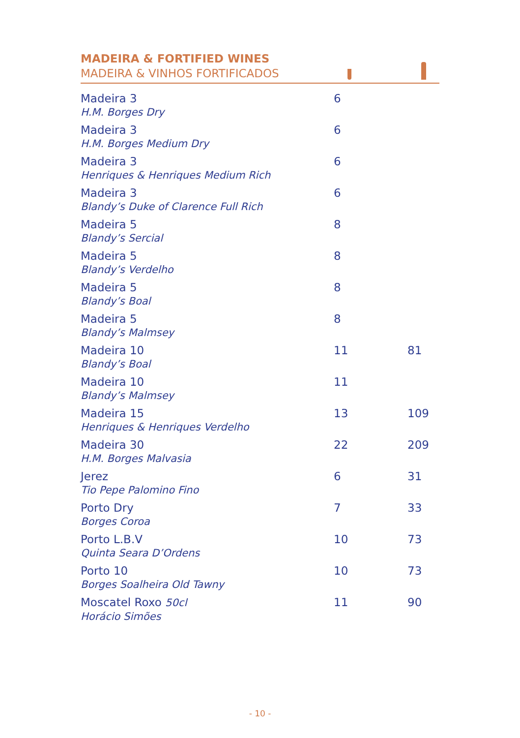MADEIRA & FORTIFIED WINES
MADEIRA & VINHOS FORTIFICADOS
| Madeira 3 H.M. Borges Dry | 6 | |
| Madeira 3 H.M. Borges Medium Dry | 6 | |
| Madeira 3 Henriques & Henriques Medium Rich | 6 | |
| Madeira 3 Blandy’s Duke of Clarence Full Rich | 6 | |
| Madeira 5 Blandy’s Sercial | 8 | |
| Madeira 5 Blandy’s Verdelho | 8 | |
| Madeira 5 Blandy’s Boal | 8 | |
| Madeira 5 Blandy’s Malmsey | 8 | |
| Madeira 10 Blandy’s Boal | 11 | 81 |
| Madeira 10 Blandy’s Malmsey | 11 | |
| Madeira 15 Henriques & Henriques Verdelho | 13 | 109 |
| Madeira 30 H.M. Borges Malvasia | 22 | 209 |
| Jerez Tio Pepe Palomino Fino | 6 | 31 |
| Porto Dry Borges Coroa | 7 | 33 |
| Porto L.B.V Quinta Seara D’Ordens | 10 | 73 |
| Porto 10 Borges Soalheira Old Tawny | 10 | 73 |
| Moscatel Roxo 50cl Horácio Simões | 11 | 90 |
- 10 -